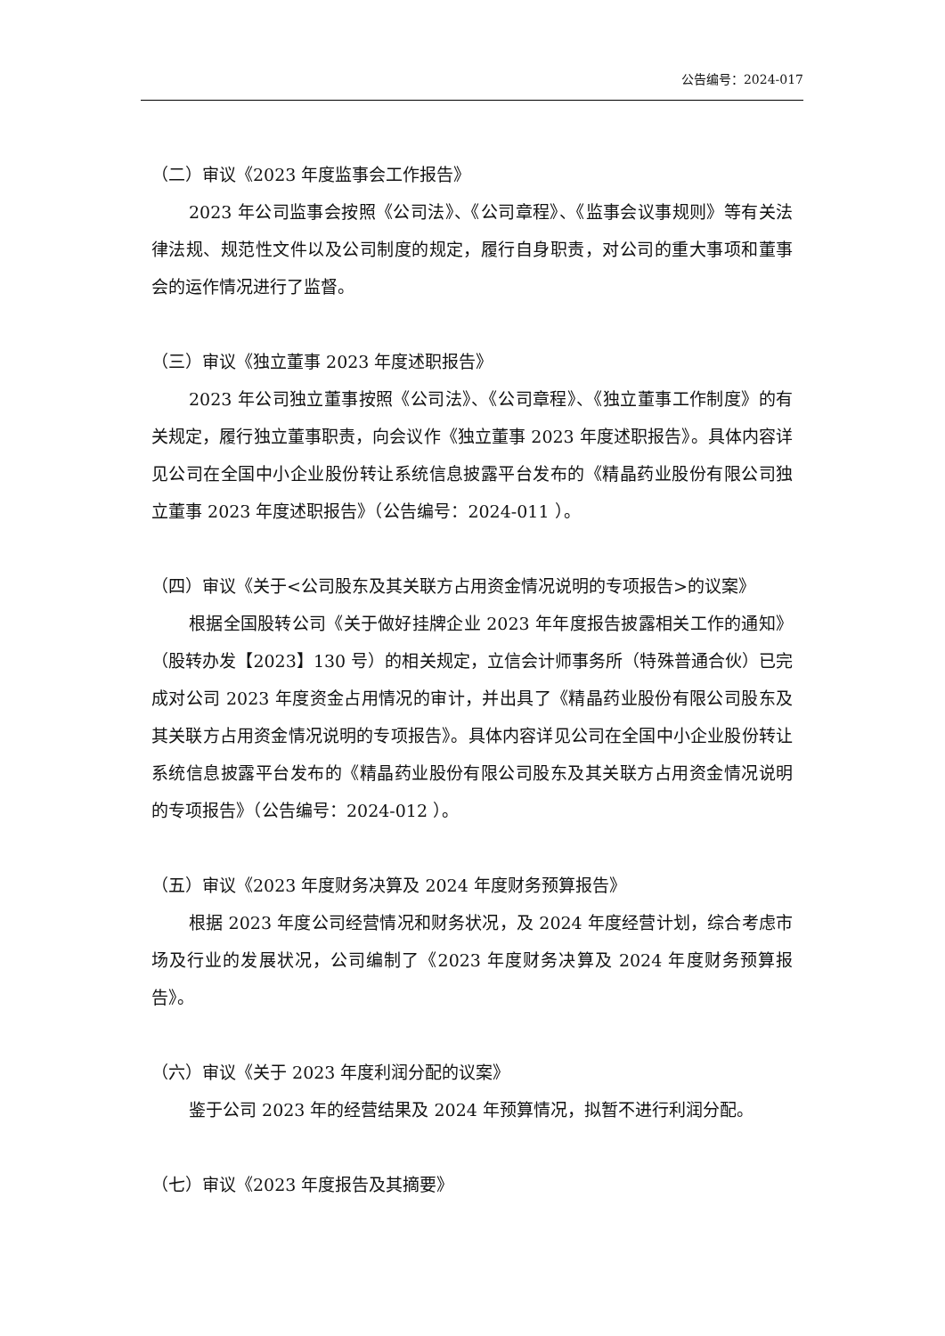公告编号：2024-017
（二）审议《2023 年度监事会工作报告》
2023 年公司监事会按照《公司法》、《公司章程》、《监事会议事规则》等有关法律法规、规范性文件以及公司制度的规定，履行自身职责，对公司的重大事项和董事会的运作情况进行了监督。
（三）审议《独立董事 2023 年度述职报告》
2023 年公司独立董事按照《公司法》、《公司章程》、《独立董事工作制度》的有关规定，履行独立董事职责，向会议作《独立董事 2023 年度述职报告》。具体内容详见公司在全国中小企业股份转让系统信息披露平台发布的《精晶药业股份有限公司独立董事 2023 年度述职报告》（公告编号：2024-011 ）。
（四）审议《关于<公司股东及其关联方占用资金情况说明的专项报告>的议案》
根据全国股转公司《关于做好挂牌企业 2023 年年度报告披露相关工作的通知》（股转办发【2023】130 号）的相关规定，立信会计师事务所（特殊普通合伙）已完成对公司 2023 年度资金占用情况的审计，并出具了《精晶药业股份有限公司股东及其关联方占用资金情况说明的专项报告》。具体内容详见公司在全国中小企业股份转让系统信息披露平台发布的《精晶药业股份有限公司股东及其关联方占用资金情况说明的专项报告》（公告编号：2024-012 ）。
（五）审议《2023 年度财务决算及 2024 年度财务预算报告》
根据 2023 年度公司经营情况和财务状况，及 2024 年度经营计划，综合考虑市场及行业的发展状况，公司编制了《2023 年度财务决算及 2024 年度财务预算报告》。
（六）审议《关于 2023 年度利润分配的议案》
鉴于公司 2023 年的经营结果及 2024 年预算情况，拟暂不进行利润分配。
（七）审议《2023 年度报告及其摘要》